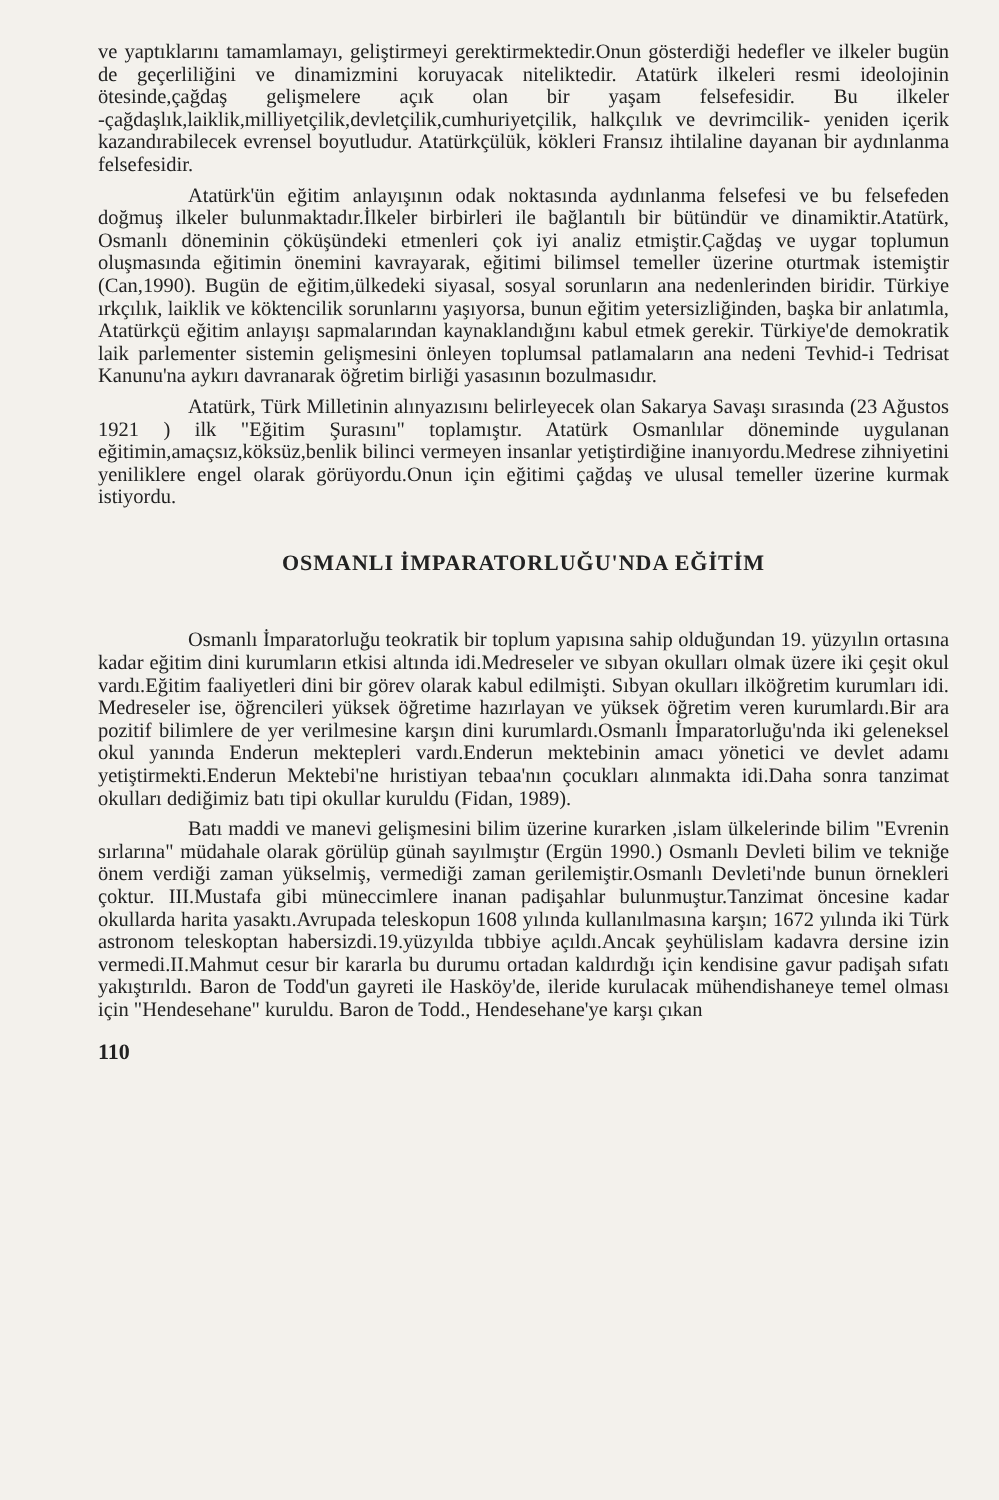ve yaptıklarını tamamlamayı, geliştirmeyi gerektirmektedir.Onun gösterdiği hedefler ve ilkeler bugün de geçerliliğini ve dinamizmini koruyacak niteliktedir. Atatürk ilkeleri resmi ideolojinin ötesinde,çağdaş gelişmelere açık olan bir yaşam felsefesidir. Bu ilkeler -çağdaşlık,laiklik,milliyetçilik,devletçilik,cumhuriyetçilik, halkçılık ve devrimcilik- yeniden içerik kazandırabilecek evrensel boyutludur. Atatürkçülük, kökleri Fransız ihtilaline dayanan bir aydınlanma felsefesidir.
Atatürk'ün eğitim anlayışının odak noktasında aydınlanma felsefesi ve bu felsefeden doğmuş ilkeler bulunmaktadır.İlkeler birbirleri ile bağlantılı bir bütündür ve dinamiktir.Atatürk, Osmanlı döneminin çöküşündeki etmenleri çok iyi analiz etmiştir.Çağdaş ve uygar toplumun oluşmasında eğitimin önemini kavrayarak, eğitimi bilimsel temeller üzerine oturtmak istemiştir (Can,1990). Bugün de eğitim,ülkedeki siyasal, sosyal sorunların ana nedenlerinden biridir. Türkiye ırkçılık, laiklik ve köktencilik sorunlarını yaşıyorsa, bunun eğitim yetersizliğinden, başka bir anlatımla, Atatürkçü eğitim anlayışı sapmalarından kaynaklandığını kabul etmek gerekir. Türkiye'de demokratik laik parlementer sistemin gelişmesini önleyen toplumsal patlamaların ana nedeni Tevhid-i Tedrisat Kanunu'na aykırı davranarak öğretim birliği yasasının bozulmasıdır.
Atatürk, Türk Milletinin alınyazısını belirleyecek olan Sakarya Savaşı sırasında (23 Ağustos 1921 ) ilk "Eğitim Şurasını" toplamıştır. Atatürk Osmanlılar döneminde uygulanan eğitimin,amaçsız,köksüz,benlik bilinci vermeyen insanlar yetiştirdiğine inanıyordu.Medrese zihniyetini yeniliklere engel olarak görüyordu.Onun için eğitimi çağdaş ve ulusal temeller üzerine kurmak istiyordu.
OSMANLI İMPARATORLUĞU'NDA EĞİTİM
Osmanlı İmparatorluğu teokratik bir toplum yapısına sahip olduğundan 19. yüzyılın ortasına kadar eğitim dini kurumların etkisi altında idi.Medreseler ve sıbyan okulları olmak üzere iki çeşit okul vardı.Eğitim faaliyetleri dini bir görev olarak kabul edilmişti. Sıbyan okulları ilköğretim kurumları idi. Medreseler ise, öğrencileri yüksek öğretime hazırlayan ve yüksek öğretim veren kurumlardı.Bir ara pozitif bilimlere de yer verilmesine karşın dini kurumlardı.Osmanlı İmparatorluğu'nda iki geleneksel okul yanında Enderun mektepleri vardı.Enderun mektebinin amacı yönetici ve devlet adamı yetiştirmekti.Enderun Mektebi'ne hıristiyan tebaa'nın çocukları alınmakta idi.Daha sonra tanzimat okulları dediğimiz batı tipi okullar kuruldu (Fidan, 1989).
Batı maddi ve manevi gelişmesini bilim üzerine kurarken ,islam ülkelerinde bilim "Evrenin sırlarına" müdahale olarak görülüp günah sayılmıştır (Ergün 1990.) Osmanlı Devleti bilim ve tekniğe önem verdiği zaman yükselmiş, vermediği zaman gerilemiştir.Osmanlı Devleti'nde bunun örnekleri çoktur. III.Mustafa gibi müneccimlere inanan padişahlar bulunmuştur.Tanzimat öncesine kadar okullarda harita yasaktı.Avrupada teleskopun 1608 yılında kullanılmasına karşın; 1672 yılında iki Türk astronom teleskoptan habersizdi.19.yüzyılda tıbbiye açıldı.Ancak şeyhülislam kadavra dersine izin vermedi.II.Mahmut cesur bir kararla bu durumu ortadan kaldırdığı için kendisine gavur padişah sıfatı yakıştırıldı. Baron de Todd'un gayreti ile Hasköy'de, ileride kurulacak mühendishaneye temel olması için "Hendesehane" kuruldu. Baron de Todd., Hendesehane'ye karşı çıkan
110